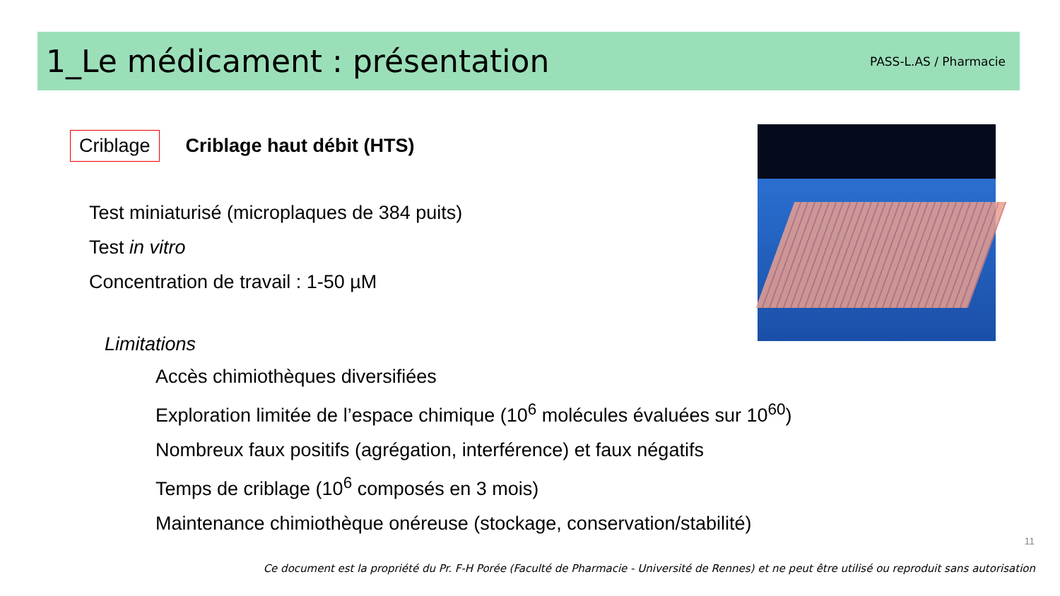1_Le médicament : présentation
PASS-L.AS / Pharmacie
Criblage
Criblage haut débit (HTS)
Test miniaturisé (microplaques de 384 puits)
Test in vitro
Concentration de travail : 1-50 µM
Limitations
Accès chimiothèques diversifiées
Exploration limitée de l’espace chimique (10<sup>6</sup> molécules évaluées sur 10<sup>60</sup>)
Nombreux faux positifs (agrégation, interférence) et faux négatifs
Temps de criblage (10<sup>6</sup> composés en 3 mois)
Maintenance chimiothèque onéreuse (stockage, conservation/stabilité)
11
Ce document est la propriété du Pr. F-H Porée (Faculté de Pharmacie - Université de Rennes) et ne peut être utilisé ou reproduit sans autorisation